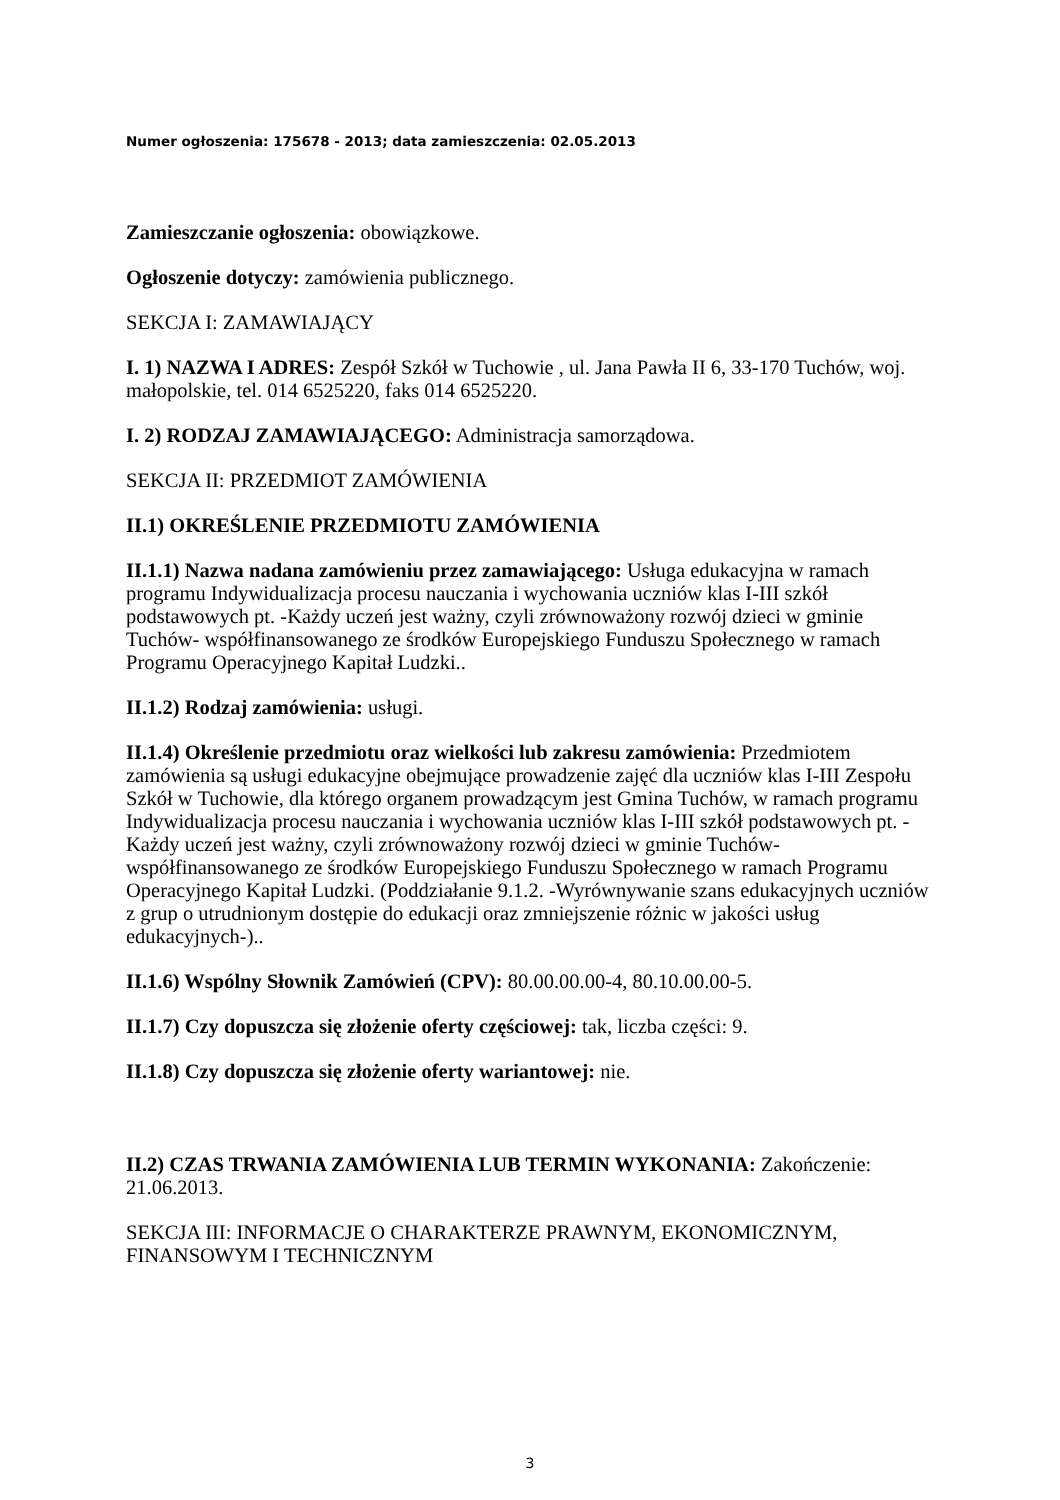Numer ogłoszenia: 175678 - 2013; data zamieszczenia: 02.05.2013
Zamieszczanie ogłoszenia: obowiązkowe.
Ogłoszenie dotyczy: zamówienia publicznego.
SEKCJA I: ZAMAWIAJĄCY
I. 1) NAZWA I ADRES: Zespół Szkół w Tuchowie , ul. Jana Pawła II 6, 33-170 Tuchów, woj. małopolskie, tel. 014 6525220, faks 014 6525220.
I. 2) RODZAJ ZAMAWIAJĄCEGO: Administracja samorządowa.
SEKCJA II: PRZEDMIOT ZAMÓWIENIA
II.1) OKREŚLENIE PRZEDMIOTU ZAMÓWIENIA
II.1.1) Nazwa nadana zamówieniu przez zamawiającego: Usługa edukacyjna w ramach programu Indywidualizacja procesu nauczania i wychowania uczniów klas I-III szkół podstawowych pt. -Każdy uczeń jest ważny, czyli zrównoważony rozwój dzieci w gminie Tuchów- współfinansowanego ze środków Europejskiego Funduszu Społecznego w ramach Programu Operacyjnego Kapitał Ludzki..
II.1.2) Rodzaj zamówienia: usługi.
II.1.4) Określenie przedmiotu oraz wielkości lub zakresu zamówienia: Przedmiotem zamówienia są usługi edukacyjne obejmujące prowadzenie zajęć dla uczniów klas I-III Zespołu Szkół w Tuchowie, dla którego organem prowadzącym jest Gmina Tuchów, w ramach programu Indywidualizacja procesu nauczania i wychowania uczniów klas I-III szkół podstawowych pt. -Każdy uczeń jest ważny, czyli zrównoważony rozwój dzieci w gminie Tuchów- współfinansowanego ze środków Europejskiego Funduszu Społecznego w ramach Programu Operacyjnego Kapitał Ludzki. (Poddziałanie 9.1.2. -Wyrównywanie szans edukacyjnych uczniów z grup o utrudnionym dostępie do edukacji oraz zmniejszenie różnic w jakości usług edukacyjnych-)..
II.1.6) Wspólny Słownik Zamówień (CPV): 80.00.00.00-4, 80.10.00.00-5.
II.1.7) Czy dopuszcza się złożenie oferty częściowej: tak, liczba części: 9.
II.1.8) Czy dopuszcza się złożenie oferty wariantowej: nie.
II.2) CZAS TRWANIA ZAMÓWIENIA LUB TERMIN WYKONANIA: Zakończenie: 21.06.2013.
SEKCJA III: INFORMACJE O CHARAKTERZE PRAWNYM, EKONOMICZNYM, FINANSOWYM I TECHNICZNYM
3